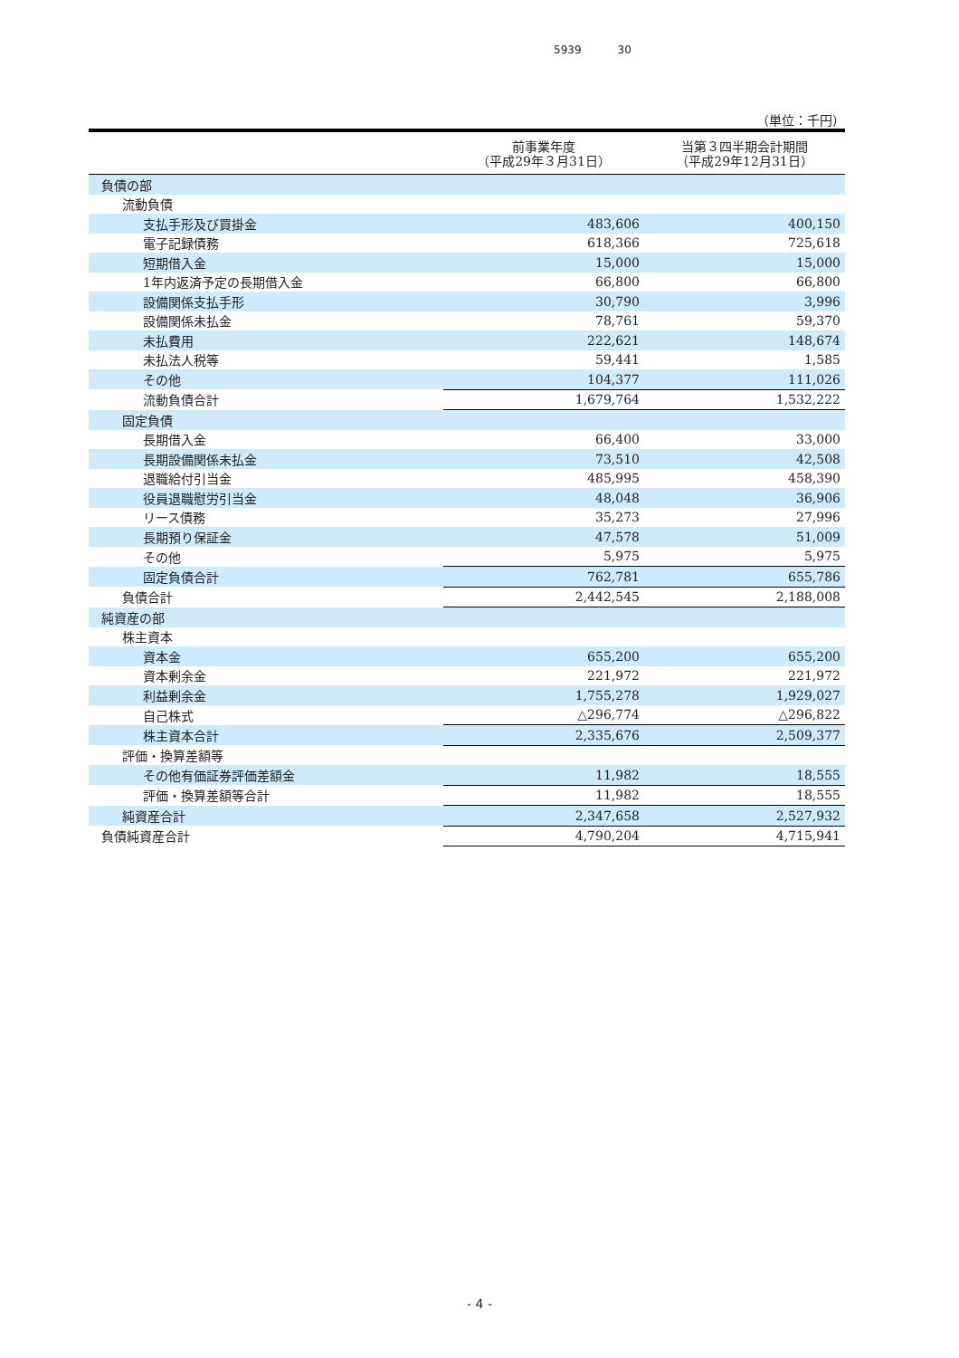5939 30
（単位：千円）
| | 前事業年度 （平成29年３月31日） | 当第３四半期会計期間 （平成29年12月31日） |
| --- | --- | --- |
| 負債の部 | | |
| 流動負債 | | |
| 支払手形及び買掛金 | 483,606 | 400,150 |
| 電子記録債務 | 618,366 | 725,618 |
| 短期借入金 | 15,000 | 15,000 |
| 1年内返済予定の長期借入金 | 66,800 | 66,800 |
| 設備関係支払手形 | 30,790 | 3,996 |
| 設備関係未払金 | 78,761 | 59,370 |
| 未払費用 | 222,621 | 148,674 |
| 未払法人税等 | 59,441 | 1,585 |
| その他 | 104,377 | 111,026 |
| 流動負債合計 | 1,679,764 | 1,532,222 |
| 固定負債 | | |
| 長期借入金 | 66,400 | 33,000 |
| 長期設備関係未払金 | 73,510 | 42,508 |
| 退職給付引当金 | 485,995 | 458,390 |
| 役員退職慰労引当金 | 48,048 | 36,906 |
| リース債務 | 35,273 | 27,996 |
| 長期預り保証金 | 47,578 | 51,009 |
| その他 | 5,975 | 5,975 |
| 固定負債合計 | 762,781 | 655,786 |
| 負債合計 | 2,442,545 | 2,188,008 |
| 純資産の部 | | |
| 株主資本 | | |
| 資本金 | 655,200 | 655,200 |
| 資本剰余金 | 221,972 | 221,972 |
| 利益剰余金 | 1,755,278 | 1,929,027 |
| 自己株式 | △296,774 | △296,822 |
| 株主資本合計 | 2,335,676 | 2,509,377 |
| 評価・換算差額等 | | |
| その他有価証券評価差額金 | 11,982 | 18,555 |
| 評価・換算差額等合計 | 11,982 | 18,555 |
| 純資産合計 | 2,347,658 | 2,527,932 |
| 負債純資産合計 | 4,790,204 | 4,715,941 |
- 4 -